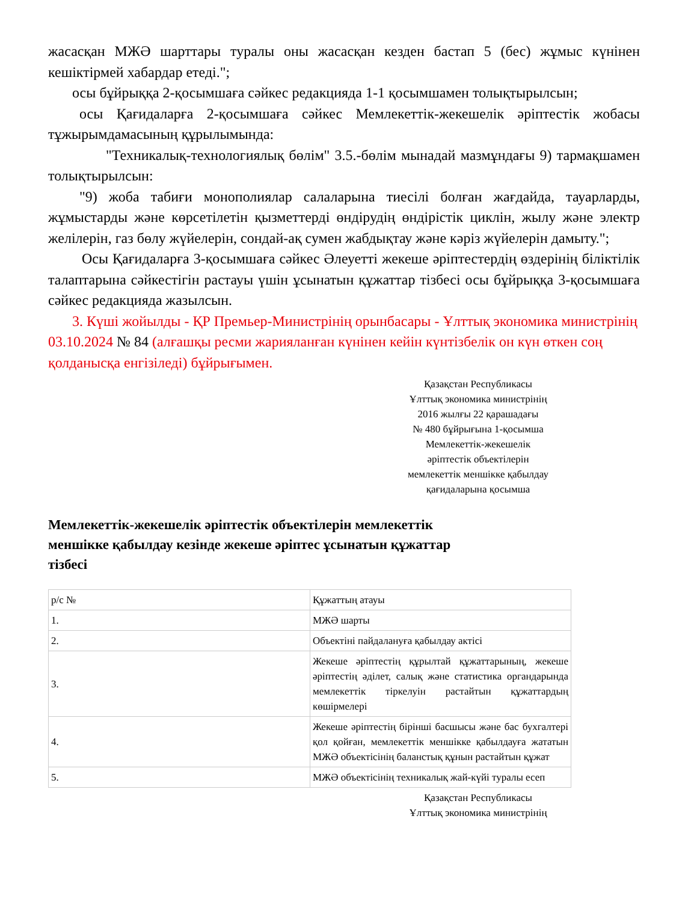жасасқан МЖӘ шарттары туралы оны жасасқан кезден бастап 5 (бес) жұмыс күнінен кешіктірмей хабардар етеді.";
осы бұйрыққа 2-қосымшаға сәйкес редакцияда 1-1 қосымшамен толықтырылсын;
осы Қағидаларға 2-қосымшаға сәйкес Мемлекеттік-жекешелік әріптестік жобасы тұжырымдамасының құрылымында:
"Техникалық-технологиялық бөлім" 3.5.-бөлім мынадай мазмұндағы 9) тармақшамен толықтырылсын:
"9) жоба табиғи монополиялар салаларына тиесілі болған жағдайда, тауарларды, жұмыстарды және көрсетілетін қызметтерді өндірудің өндірістік циклін, жылу және электр желілерін, газ бөлу жүйелерін, сондай-ақ сумен жабдықтау және кәріз жүйелерін дамыту.";
Осы Қағидаларға 3-қосымшаға сәйкес Әлеуетті жекеше әріптестердің өздерінің біліктілік талаптарына сәйкестігін растауы үшін ұсынатын құжаттар тізбесі осы бұйрыққа 3-қосымшаға сәйкес редакцияда жазылсын.
3. Күші жойылды - ҚР Премьер-Министрінің орынбасары - Ұлттық экономика министрінің 03.10.2024 № 84 (алғашқы ресми жарияланған күнінен кейін күнтізбелік он күн өткен соң қолданысқа енгізіледі) бұйрығымен.
Қазақстан Республикасы
Ұлттық экономика министрінің
2016 жылғы 22 қарашадағы
№ 480 бұйрығына 1-қосымша
Мемлекеттік-жекешелік
әріптестік объектілерін
мемлекеттік меншікке қабылдау
қағидаларына қосымша
Мемлекеттік-жекешелік әріптестік объектілерін мемлекеттік меншікке қабылдау кезінде жекеше әріптес ұсынатын құжаттар тізбесі
| р/с № | Құжаттың атауы |
| 1. | МЖӘ шарты |
| 2. | Объектіні пайдалануға қабылдау актісі |
| 3. | Жекеше әріптестің құрылтай құжаттарының, жекеше әріптестің әділет, салық және статистика органдарында мемлекеттік тіркелуін растайтын құжаттардың көшірмелері |
| 4. | Жекеше әріптестің бірінші басшысы және бас бухгалтері қол қойған, мемлекеттік меншікке қабылдауға жататын МЖӘ объектісінің баланстық құнын растайтын құжат |
| 5. | МЖӘ объектісінің техникалық жай-күйі туралы есеп |
Қазақстан Республикасы
Ұлттық экономика министрінің